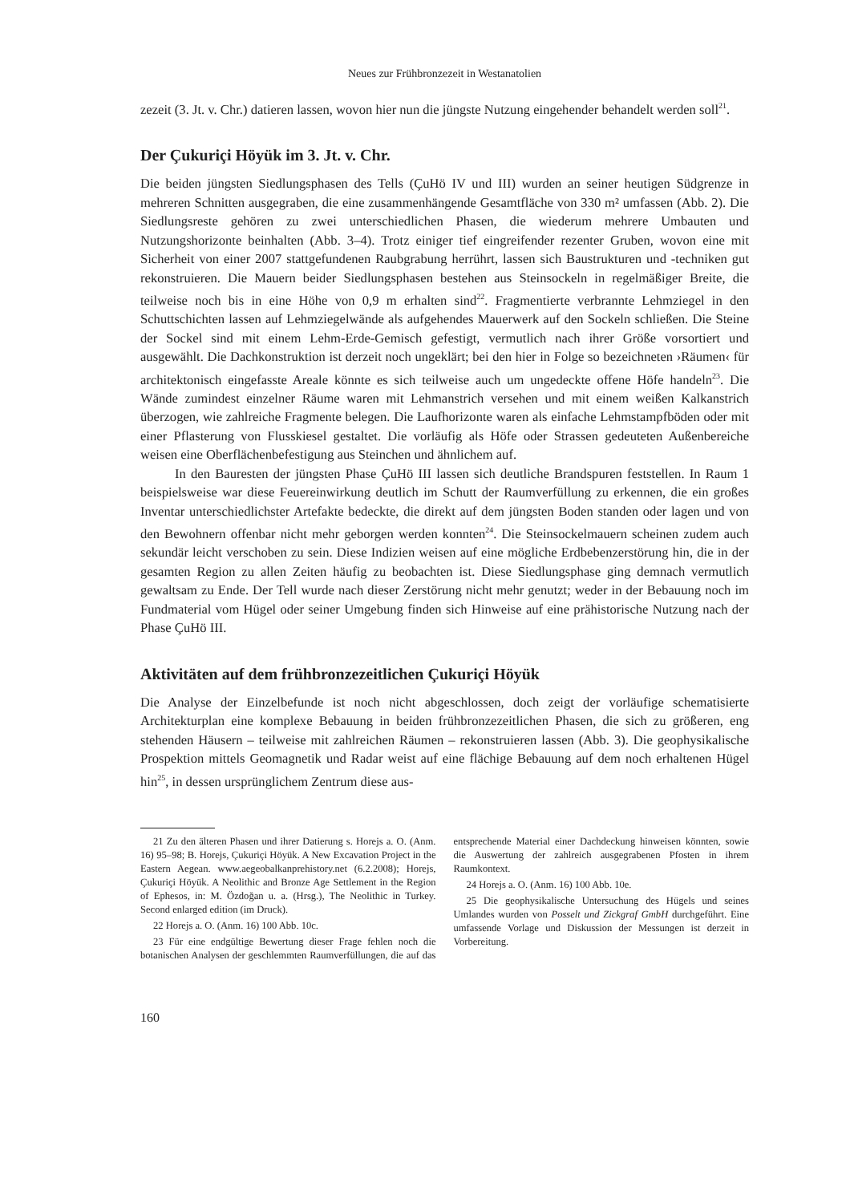Neues zur Frühbronzezeit in Westanatolien
zezeit (3. Jt. v. Chr.) datieren lassen, wovon hier nun die jüngste Nutzung eingehender behandelt werden soll<sup>21</sup>.
Der Çukuriçi Höyük im 3. Jt. v. Chr.
Die beiden jüngsten Siedlungsphasen des Tells (ÇuHö IV und III) wurden an seiner heutigen Südgrenze in mehreren Schnitten ausgegraben, die eine zusammenhängende Gesamtfläche von 330 m² umfassen (Abb. 2). Die Siedlungsreste gehören zu zwei unterschiedlichen Phasen, die wiederum mehrere Umbauten und Nutzungshorizonte beinhalten (Abb. 3–4). Trotz einiger tief eingreifender rezenter Gruben, wovon eine mit Sicherheit von einer 2007 stattgefundenen Raubgrabung herrührt, lassen sich Baustrukturen und -techniken gut rekonstruieren. Die Mauern beider Siedlungsphasen bestehen aus Steinsockeln in regelmäßiger Breite, die teilweise noch bis in eine Höhe von 0,9 m erhalten sind<sup>22</sup>. Fragmentierte verbrannte Lehmziegel in den Schuttschichten lassen auf Lehmziegelwände als aufgehendes Mauerwerk auf den Sockeln schließen. Die Steine der Sockel sind mit einem Lehm-Erde-Gemisch gefestigt, vermutlich nach ihrer Größe vorsortiert und ausgewählt. Die Dachkonstruktion ist derzeit noch ungeklärt; bei den hier in Folge so bezeichneten ›Räumen‹ für architektonisch eingefasste Areale könnte es sich teilweise auch um ungedeckte offene Höfe handeln<sup>23</sup>. Die Wände zumindest einzelner Räume waren mit Lehmanstrich versehen und mit einem weißen Kalkanstrich überzogen, wie zahlreiche Fragmente belegen. Die Laufhorizonte waren als einfache Lehmstampfböden oder mit einer Pflasterung von Flusskiesel gestaltet. Die vorläufig als Höfe oder Strassen gedeuteten Außenbereiche weisen eine Oberflächenbefestigung aus Steinchen und ähnlichem auf.
In den Bauresten der jüngsten Phase ÇuHö III lassen sich deutliche Brandspuren feststellen. In Raum 1 beispielsweise war diese Feuereinwirkung deutlich im Schutt der Raumverfüllung zu erkennen, die ein großes Inventar unterschiedlichster Artefakte bedeckte, die direkt auf dem jüngsten Boden standen oder lagen und von den Bewohnern offenbar nicht mehr geborgen werden konnten<sup>24</sup>. Die Steinsockelmauern scheinen zudem auch sekundär leicht verschoben zu sein. Diese Indizien weisen auf eine mögliche Erdbebenzerstörung hin, die in der gesamten Region zu allen Zeiten häufig zu beobachten ist. Diese Siedlungsphase ging demnach vermutlich gewaltsam zu Ende. Der Tell wurde nach dieser Zerstörung nicht mehr genutzt; weder in der Bebauung noch im Fundmaterial vom Hügel oder seiner Umgebung finden sich Hinweise auf eine prähistorische Nutzung nach der Phase ÇuHö III.
Aktivitäten auf dem frühbronzezeitlichen Çukuriçi Höyük
Die Analyse der Einzelbefunde ist noch nicht abgeschlossen, doch zeigt der vorläufige schematisierte Architekturplan eine komplexe Bebauung in beiden frühbronzezeitlichen Phasen, die sich zu größeren, eng stehenden Häusern – teilweise mit zahlreichen Räumen – rekonstruieren lassen (Abb. 3). Die geophysikalische Prospektion mittels Geomagnetik und Radar weist auf eine flächige Bebauung auf dem noch erhaltenen Hügel hin<sup>25</sup>, in dessen ursprünglichem Zentrum diese aus-
21 Zu den älteren Phasen und ihrer Datierung s. Horejs a. O. (Anm. 16) 95–98; B. Horejs, Çukuriçi Höyük. A New Excavation Project in the Eastern Aegean. www.aegeobalkanprehistory.net (6.2.2008); Horejs, Çukuriçi Höyük. A Neolithic and Bronze Age Settlement in the Region of Ephesos, in: M. Özdoğan u. a. (Hrsg.), The Neolithic in Turkey. Second enlarged edition (im Druck).
22 Horejs a. O. (Anm. 16) 100 Abb. 10c.
23 Für eine endgültige Bewertung dieser Frage fehlen noch die botanischen Analysen der geschlemmten Raumverfüllungen, die auf das entsprechende Material einer Dachdeckung hinweisen könnten, sowie die Auswertung der zahlreich ausgegrabenen Pfosten in ihrem Raumkontext.
24 Horejs a. O. (Anm. 16) 100 Abb. 10e.
25 Die geophysikalische Untersuchung des Hügels und seines Umlandes wurden von Posselt und Zickgraf GmbH durchgeführt. Eine umfassende Vorlage und Diskussion der Messungen ist derzeit in Vorbereitung.
160